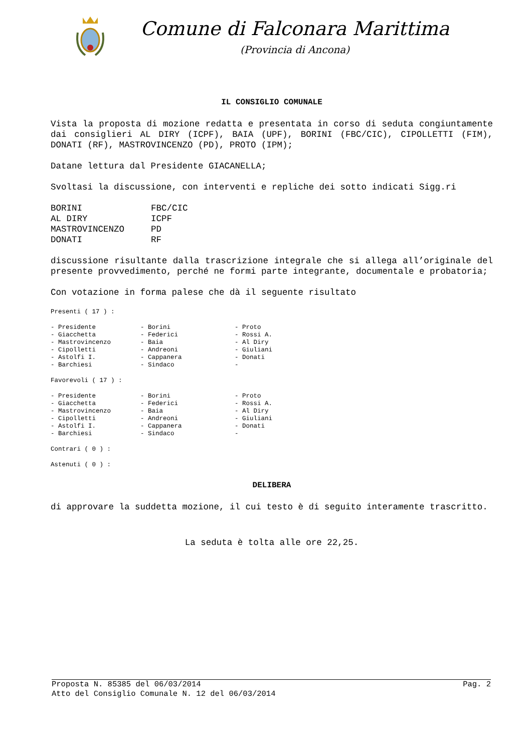Comune di Falconara Marittima
(Provincia di Ancona)
IL CONSIGLIO COMUNALE
Vista la proposta di mozione redatta e presentata in corso di seduta congiuntamente dai consiglieri AL DIRY (ICPF), BAIA (UPF), BORINI (FBC/CIC), CIPOLLETTI (FIM), DONATI (RF), MASTROVINCENZO (PD), PROTO (IPM);
Datane lettura dal Presidente GIACANELLA;
Svoltasi la discussione, con interventi e repliche dei sotto indicati Sigg.ri
| BORINI | FBC/CIC |
| AL DIRY | ICPF |
| MASTROVINCENZO | PD |
| DONATI | RF |
discussione risultante dalla trascrizione integrale che si allega all’originale del presente provvedimento, perché ne formi parte integrante, documentale e probatoria;
Con votazione in forma palese che dà il seguente risultato
Presenti ( 17 ) :
| - Presidente | - Borini | - Proto |
| - Giacchetta | - Federici | - Rossi A. |
| - Mastrovincenzo | - Baia | - Al Diry |
| - Cipolletti | - Andreoni | - Giuliani |
| - Astolfi I. | - Cappanera | - Donati |
| - Barchiesi | - Sindaco | - |
Favorevoli ( 17 ) :
| - Presidente | - Borini | - Proto |
| - Giacchetta | - Federici | - Rossi A. |
| - Mastrovincenzo | - Baia | - Al Diry |
| - Cipolletti | - Andreoni | - Giuliani |
| - Astolfi I. | - Cappanera | - Donati |
| - Barchiesi | - Sindaco | - |
Contrari ( 0 ) :
Astenuti ( 0 ) :
DELIBERA
di approvare la suddetta mozione, il cui testo è di seguito interamente trascritto.
La seduta è tolta alle ore 22,25.
Proposta N. 85385 del 06/03/2014 Pag. 2
Atto del Consiglio Comunale N. 12 del 06/03/2014